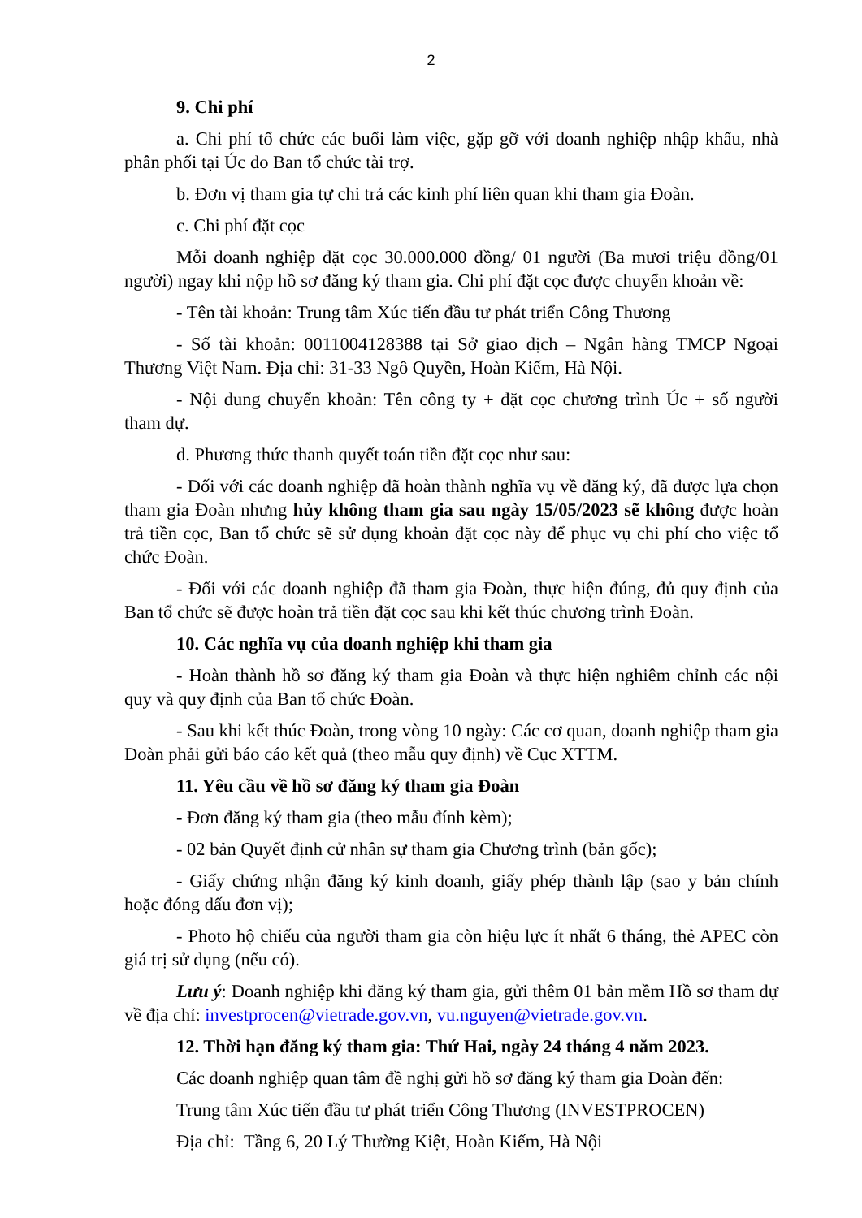2
9. Chi phí
a. Chi phí tổ chức các buổi làm việc, gặp gỡ với doanh nghiệp nhập khẩu, nhà phân phối tại Úc do Ban tổ chức tài trợ.
b. Đơn vị tham gia tự chi trả các kinh phí liên quan khi tham gia Đoàn.
c. Chi phí đặt cọc
Mỗi doanh nghiệp đặt cọc 30.000.000 đồng/ 01 người (Ba mươi triệu đồng/01 người) ngay khi nộp hồ sơ đăng ký tham gia. Chi phí đặt cọc được chuyển khoản về:
- Tên tài khoản: Trung tâm Xúc tiến đầu tư phát triển Công Thương
- Số tài khoản: 0011004128388 tại Sở giao dịch – Ngân hàng TMCP Ngoại Thương Việt Nam. Địa chỉ: 31-33 Ngô Quyền, Hoàn Kiếm, Hà Nội.
- Nội dung chuyển khoản: Tên công ty + đặt cọc chương trình Úc + số người tham dự.
d. Phương thức thanh quyết toán tiền đặt cọc như sau:
- Đối với các doanh nghiệp đã hoàn thành nghĩa vụ về đăng ký, đã được lựa chọn tham gia Đoàn nhưng hủy không tham gia sau ngày 15/05/2023 sẽ không được hoàn trả tiền cọc, Ban tổ chức sẽ sử dụng khoản đặt cọc này để phục vụ chi phí cho việc tổ chức Đoàn.
- Đối với các doanh nghiệp đã tham gia Đoàn, thực hiện đúng, đủ quy định của Ban tổ chức sẽ được hoàn trả tiền đặt cọc sau khi kết thúc chương trình Đoàn.
10. Các nghĩa vụ của doanh nghiệp khi tham gia
- Hoàn thành hồ sơ đăng ký tham gia Đoàn và thực hiện nghiêm chỉnh các nội quy và quy định của Ban tổ chức Đoàn.
- Sau khi kết thúc Đoàn, trong vòng 10 ngày: Các cơ quan, doanh nghiệp tham gia Đoàn phải gửi báo cáo kết quả (theo mẫu quy định) về Cục XTTM.
11. Yêu cầu về hồ sơ đăng ký tham gia Đoàn
- Đơn đăng ký tham gia (theo mẫu đính kèm);
- 02 bản Quyết định cử nhân sự tham gia Chương trình (bản gốc);
- Giấy chứng nhận đăng ký kinh doanh, giấy phép thành lập (sao y bản chính hoặc đóng dấu đơn vị);
- Photo hộ chiếu của người tham gia còn hiệu lực ít nhất 6 tháng, thẻ APEC còn giá trị sử dụng (nếu có).
Lưu ý: Doanh nghiệp khi đăng ký tham gia, gửi thêm 01 bản mềm Hồ sơ tham dự về địa chỉ: investprocen@vietrade.gov.vn, vu.nguyen@vietrade.gov.vn.
12. Thời hạn đăng ký tham gia: Thứ Hai, ngày 24 tháng 4 năm 2023.
Các doanh nghiệp quan tâm đề nghị gửi hồ sơ đăng ký tham gia Đoàn đến:
Trung tâm Xúc tiến đầu tư phát triển Công Thương (INVESTPROCEN)
Địa chỉ: Tầng 6, 20 Lý Thường Kiệt, Hoàn Kiếm, Hà Nội